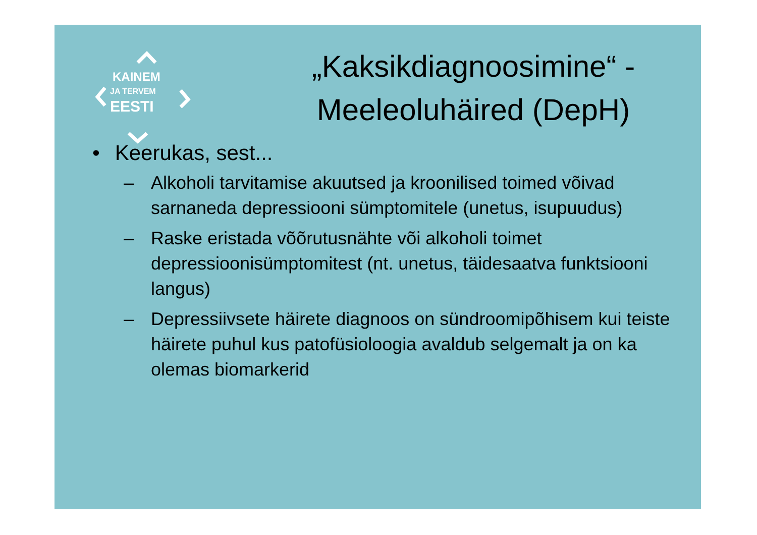KAINEM
JA TERVEM
EESTI
„Kaksikdiagnoosimine“ -
Meeleoluhäired (DepH)
• Keerukas, sest...
– Alkoholi tarvitamise akuutsed ja kroonilised toimed võivad sarnaneda depressiooni sümptomitele (unetus, isupuudus)
– Raske eristada võõrutusnähte või alkoholi toimet depressioonisümptomitest (nt. unetus, täidesaatva funktsiooni langus)
– Depressiivsete häirete diagnoos on sündroomipõhisem kui teiste häirete puhul kus patofüsioloogia avaldub selgemalt ja on ka olemas biomarkerid